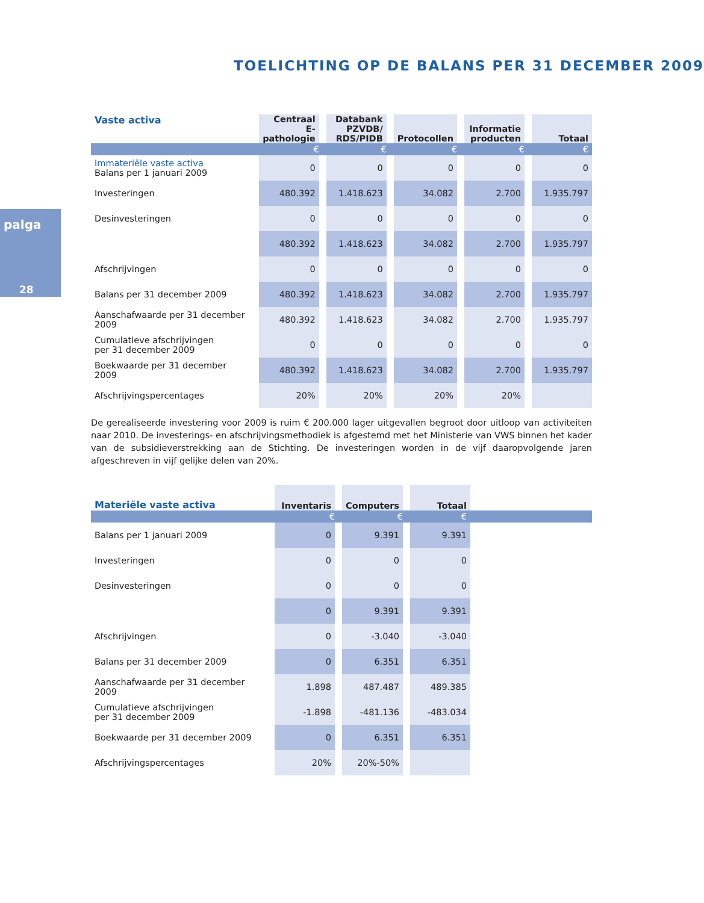TOELICHTING OP DE BALANS PER 31 DECEMBER 2009
palga
28
| Vaste activa | Centraal E-pathologie | Databank PZVDB/ RDS/PIDB | Protocollen | Informatie producten | Totaal |
| --- | --- | --- | --- | --- | --- |
| | € | € | € | € | € |
| Immateriële vaste activa Balans per 1 januari 2009 | 0 | 0 | 0 | 0 | 0 |
| Investeringen | 480.392 | 1.418.623 | 34.082 | 2.700 | 1.935.797 |
| Desinvesteringen | 0 | 0 | 0 | 0 | 0 |
| | 480.392 | 1.418.623 | 34.082 | 2.700 | 1.935.797 |
| Afschrijvingen | 0 | 0 | 0 | 0 | 0 |
| Balans per 31 december 2009 | 480.392 | 1.418.623 | 34.082 | 2.700 | 1.935.797 |
| Aanschafwaarde per 31 december 2009 | 480.392 | 1.418.623 | 34.082 | 2.700 | 1.935.797 |
| Cumulatieve afschrijvingen per 31 december 2009 | 0 | 0 | 0 | 0 | 0 |
| Boekwaarde per 31 december 2009 | 480.392 | 1.418.623 | 34.082 | 2.700 | 1.935.797 |
| Afschrijvingspercentages | 20% | 20% | 20% | 20% | |
De gerealiseerde investering voor 2009 is ruim € 200.000 lager uitgevallen begroot door uitloop van activiteiten naar 2010. De investerings- en afschrijvingsmethodiek is afgestemd met het Ministerie van VWS binnen het kader van de subsidieverstrekking aan de Stichting. De investeringen worden in de vijf daaropvolgende jaren afgeschreven in vijf gelijke delen van 20%.
| Materiële vaste activa | Inventaris | Computers | Totaal | |
| --- | --- | --- | --- | --- |
| | € | € | € | |
| Balans per 1 januari 2009 | 0 | 9.391 | 9.391 | |
| Investeringen | 0 | 0 | 0 | |
| Desinvesteringen | 0 | 0 | 0 | |
| | 0 | 9.391 | 9.391 | |
| Afschrijvingen | 0 | -3.040 | -3.040 | |
| Balans per 31 december 2009 | 0 | 6.351 | 6.351 | |
| Aanschafwaarde per 31 december 2009 | 1.898 | 487.487 | 489.385 | |
| Cumulatieve afschrijvingen per 31 december 2009 | -1.898 | -481.136 | -483.034 | |
| Boekwaarde per 31 december 2009 | 0 | 6.351 | 6.351 | |
| Afschrijvingspercentages | 20% | 20%-50% | | |